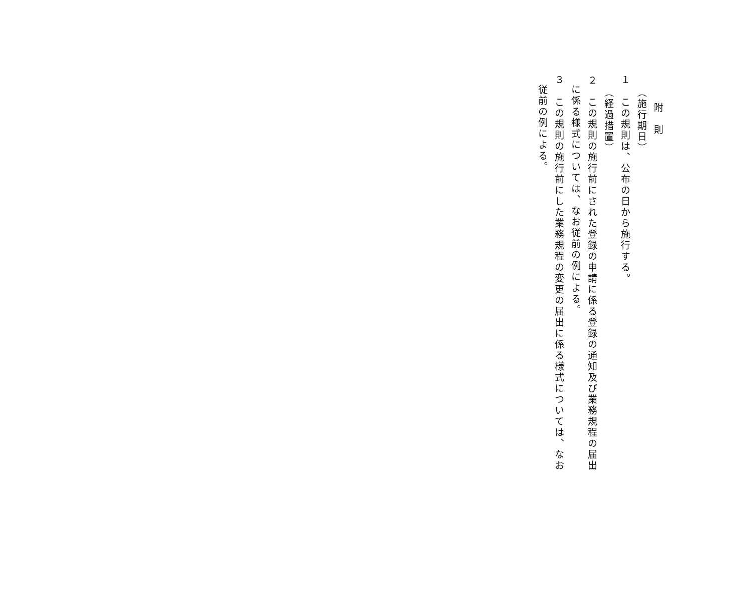附　則
（施行期日）
１　この規則は、公布の日から施行する。
（経過措置）
２　この規則の施行前にされた登録の申請に係る登録の通知及び業務規程の届出に係る様式については、なお従前の例による。
３　この規則の施行前にした業務規程の変更の届出に係る様式については、なお従前の例による。